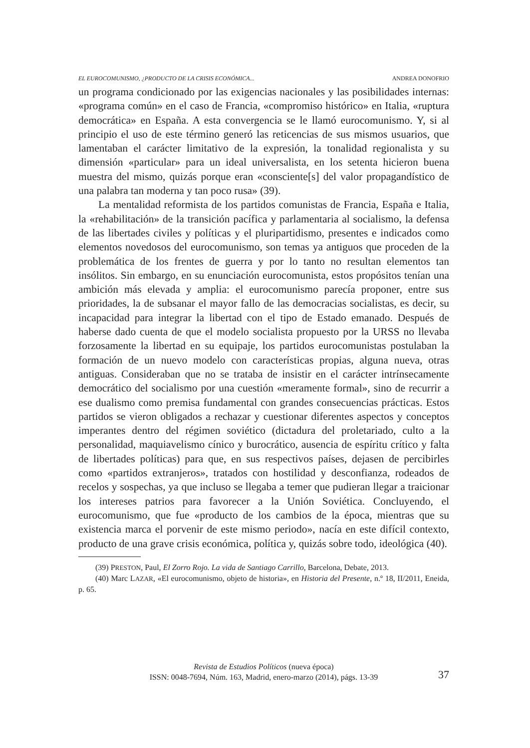EL EUROCOMUNISMO, ¿PRODUCTO DE LA CRISIS ECONÓMICA... ANDREA DONOFRIO
un programa condicionado por las exigencias nacionales y las posibilidades internas: «programa común» en el caso de Francia, «compromiso histórico» en Italia, «ruptura democrática» en España. A esta convergencia se le llamó eurocomunismo. Y, si al principio el uso de este término generó las reticencias de sus mismos usuarios, que lamentaban el carácter limitativo de la expresión, la tonalidad regionalista y su dimensión «particular» para un ideal universalista, en los setenta hicieron buena muestra del mismo, quizás porque eran «consciente[s] del valor propagandístico de una palabra tan moderna y tan poco rusa» (39).
La mentalidad reformista de los partidos comunistas de Francia, España e Italia, la «rehabilitación» de la transición pacífica y parlamentaria al socialismo, la defensa de las libertades civiles y políticas y el pluripartidismo, presentes e indicados como elementos novedosos del eurocomunismo, son temas ya antiguos que proceden de la problemática de los frentes de guerra y por lo tanto no resultan elementos tan insólitos. Sin embargo, en su enunciación eurocomunista, estos propósitos tenían una ambición más elevada y amplia: el eurocomunismo parecía proponer, entre sus prioridades, la de subsanar el mayor fallo de las democracias socialistas, es decir, su incapacidad para integrar la libertad con el tipo de Estado emanado. Después de haberse dado cuenta de que el modelo socialista propuesto por la URSS no llevaba forzosamente la libertad en su equipaje, los partidos eurocomunistas postulaban la formación de un nuevo modelo con características propias, alguna nueva, otras antiguas. Consideraban que no se trataba de insistir en el carácter intrínsecamente democrático del socialismo por una cuestión «meramente formal», sino de recurrir a ese dualismo como premisa fundamental con grandes consecuencias prácticas. Estos partidos se vieron obligados a rechazar y cuestionar diferentes aspectos y conceptos imperantes dentro del régimen soviético (dictadura del proletariado, culto a la personalidad, maquiavelismo cínico y burocrático, ausencia de espíritu crítico y falta de libertades políticas) para que, en sus respectivos países, dejasen de percibirles como «partidos extranjeros», tratados con hostilidad y desconfianza, rodeados de recelos y sospechas, ya que incluso se llegaba a temer que pudieran llegar a traicionar los intereses patrios para favorecer a la Unión Soviética. Concluyendo, el eurocomunismo, que fue «producto de los cambios de la época, mientras que su existencia marca el porvenir de este mismo periodo», nacía en este difícil contexto, producto de una grave crisis económica, política y, quizás sobre todo, ideológica (40).
(39) PRESTON, Paul, El Zorro Rojo. La vida de Santiago Carrillo, Barcelona, Debate, 2013.
(40) Marc LAZAR, «El eurocomunismo, objeto de historia», en Historia del Presente, n.º 18, II/2011, Eneida, p. 65.
Revista de Estudios Políticos (nueva época)
ISSN: 0048-7694, Núm. 163, Madrid, enero-marzo (2014), págs. 13-39
37